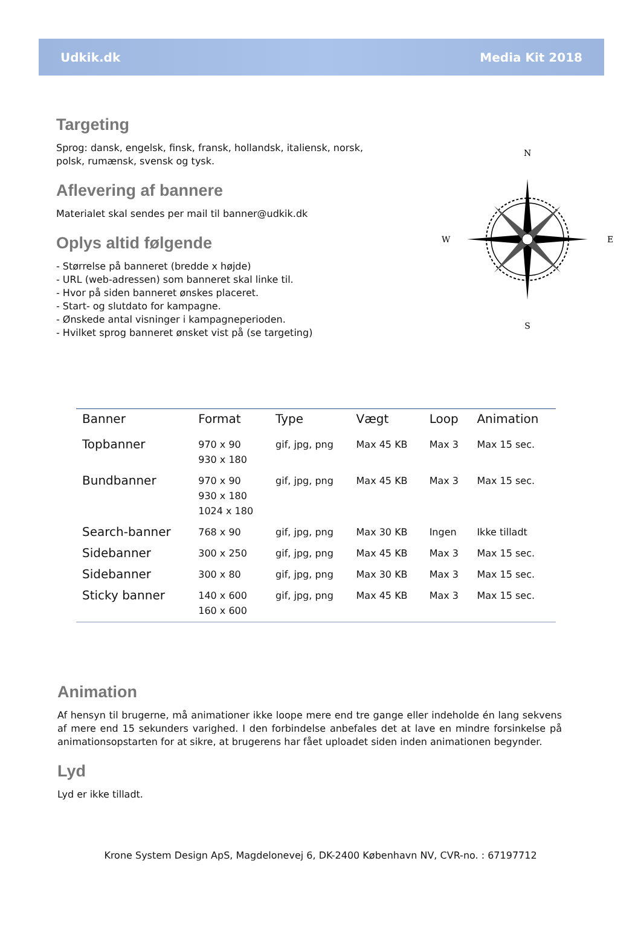Udkik.dk Media Kit 2018
Targeting
Sprog: dansk, engelsk, finsk, fransk, hollandsk, italiensk, norsk, polsk, rumænsk, svensk og tysk.
Aflevering af bannere
Materialet skal sendes per mail til banner@udkik.dk
Oplys altid følgende
- Størrelse på banneret (bredde x højde)
- URL (web-adressen) som banneret skal linke til.
- Hvor på siden banneret ønskes placeret.
- Start- og slutdato for kampagne.
- Ønskede antal visninger i kampagneperioden.
- Hvilket sprog banneret ønsket vist på (se targeting)
N
S
W
E
| Banner | Format | Type | Vægt | Loop | Animation |
| --- | --- | --- | --- | --- | --- |
| Topbanner | 970 x 90 930 x 180 | gif, jpg, png | Max 45 KB | Max 3 | Max 15 sec. |
| Bundbanner | 970 x 90 930 x 180 1024 x 180 | gif, jpg, png | Max 45 KB | Max 3 | Max 15 sec. |
| Search-banner | 768 x 90 | gif, jpg, png | Max 30 KB | Ingen | Ikke tilladt |
| Sidebanner | 300 x 250 | gif, jpg, png | Max 45 KB | Max 3 | Max 15 sec. |
| Sidebanner | 300 x 80 | gif, jpg, png | Max 30 KB | Max 3 | Max 15 sec. |
| Sticky banner | 140 x 600 160 x 600 | gif, jpg, png | Max 45 KB | Max 3 | Max 15 sec. |
Animation
Af hensyn til brugerne, må animationer ikke loope mere end tre gange eller indeholde én lang sekvens af mere end 15 sekunders varighed. I den forbindelse anbefales det at lave en mindre forsinkelse på animationsopstarten for at sikre, at brugerens har fået uploadet siden inden animationen begynder.
Lyd
Lyd er ikke tilladt.
Krone System Design ApS, Magdelonevej 6, DK-2400 København NV, CVR-no. : 67197712